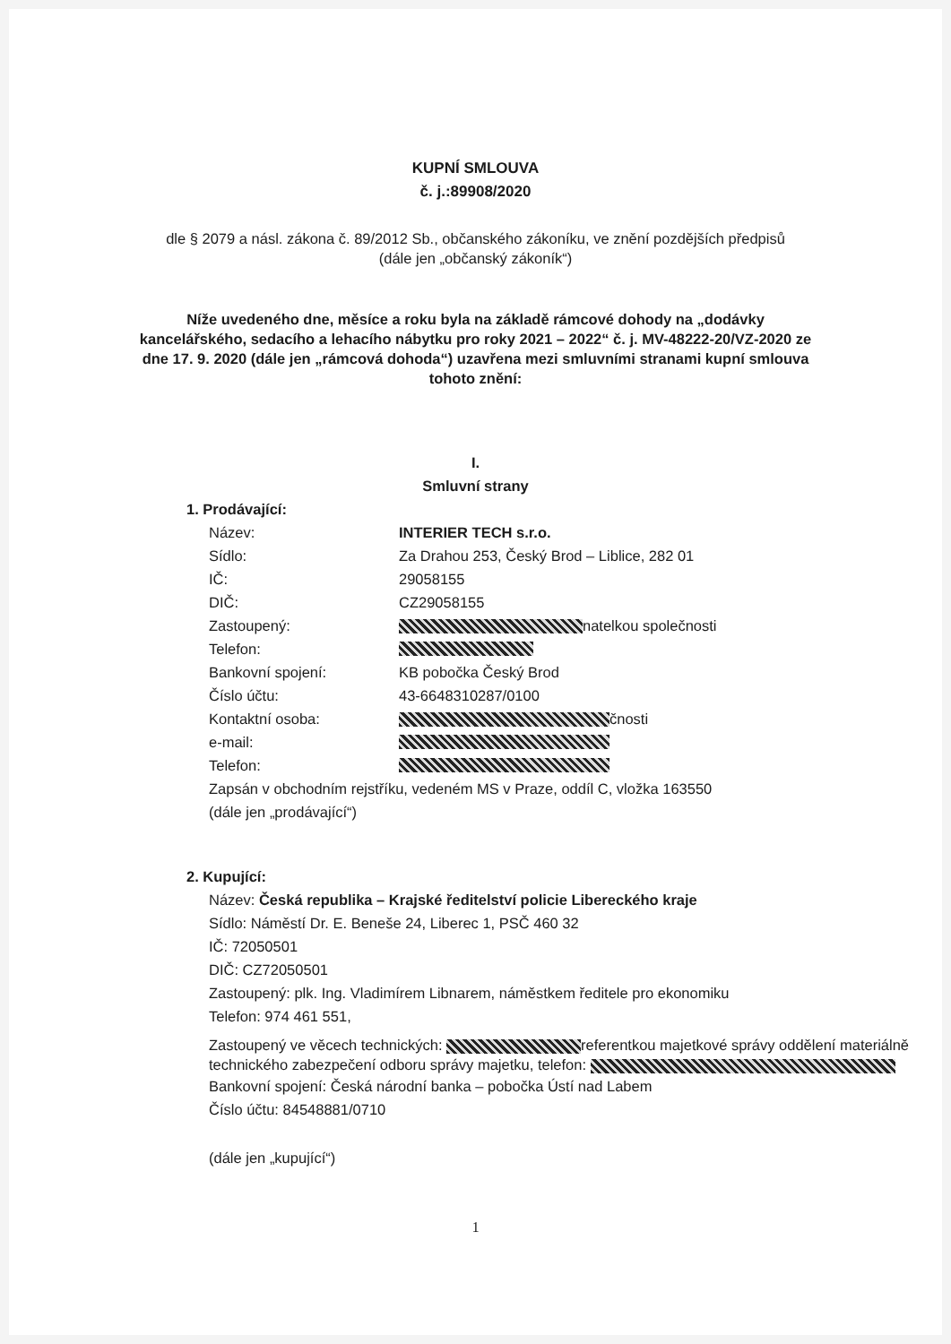KUPNÍ SMLOUVA
č. j.:89908/2020
dle § 2079 a násl. zákona č. 89/2012 Sb., občanského zákoníku, ve znění pozdějších předpisů (dále jen „občanský zákoník“)
Níže uvedeného dne, měsíce a roku byla na základě rámcové dohody na „dodávky kancelářského, sedacího a lehacího nábytku pro roky 2021 – 2022“ č. j. MV-48222-20/VZ-2020 ze dne 17. 9. 2020 (dále jen „rámcová dohoda“) uzavřena mezi smluvními stranami kupní smlouva tohoto znění:
I.
Smluvní strany
1. Prodávající:
Název: INTERIER TECH s.r.o.
Sídlo: Za Drahou 253, Český Brod – Liblice, 282 01
IČ: 29058155
DIČ: CZ29058155
Zastoupený: natelkou společnosti
Telefon:
Bankovní spojení: KB pobočka Český Brod
Číslo účtu: 43-6648310287/0100
Kontaktní osoba: čnosti
e-mail:
Telefon:
Zapsán v obchodním rejstříku, vedeném MS v Praze, oddíl C, vložka 163550
(dále jen „prodávající“)
2. Kupující:
Název: Česká republika – Krajské ředitelství policie Libereckého kraje
Sídlo: Náměstí Dr. E. Beneše 24, Liberec 1, PSČ 460 32
IČ: 72050501
DIČ: CZ72050501
Zastoupený: plk. Ing. Vladimírem Libnarem, náměstkem ředitele pro ekonomiku
Telefon: 974 461 551,
Zastoupený ve věcech technických: referentkou majetkové správy oddělení materiálně technického zabezpečení odboru správy majetku, telefon:
Bankovní spojení: Česká národní banka – pobočka Ústí nad Labem
Číslo účtu: 84548881/0710
(dále jen „kupující“)
1